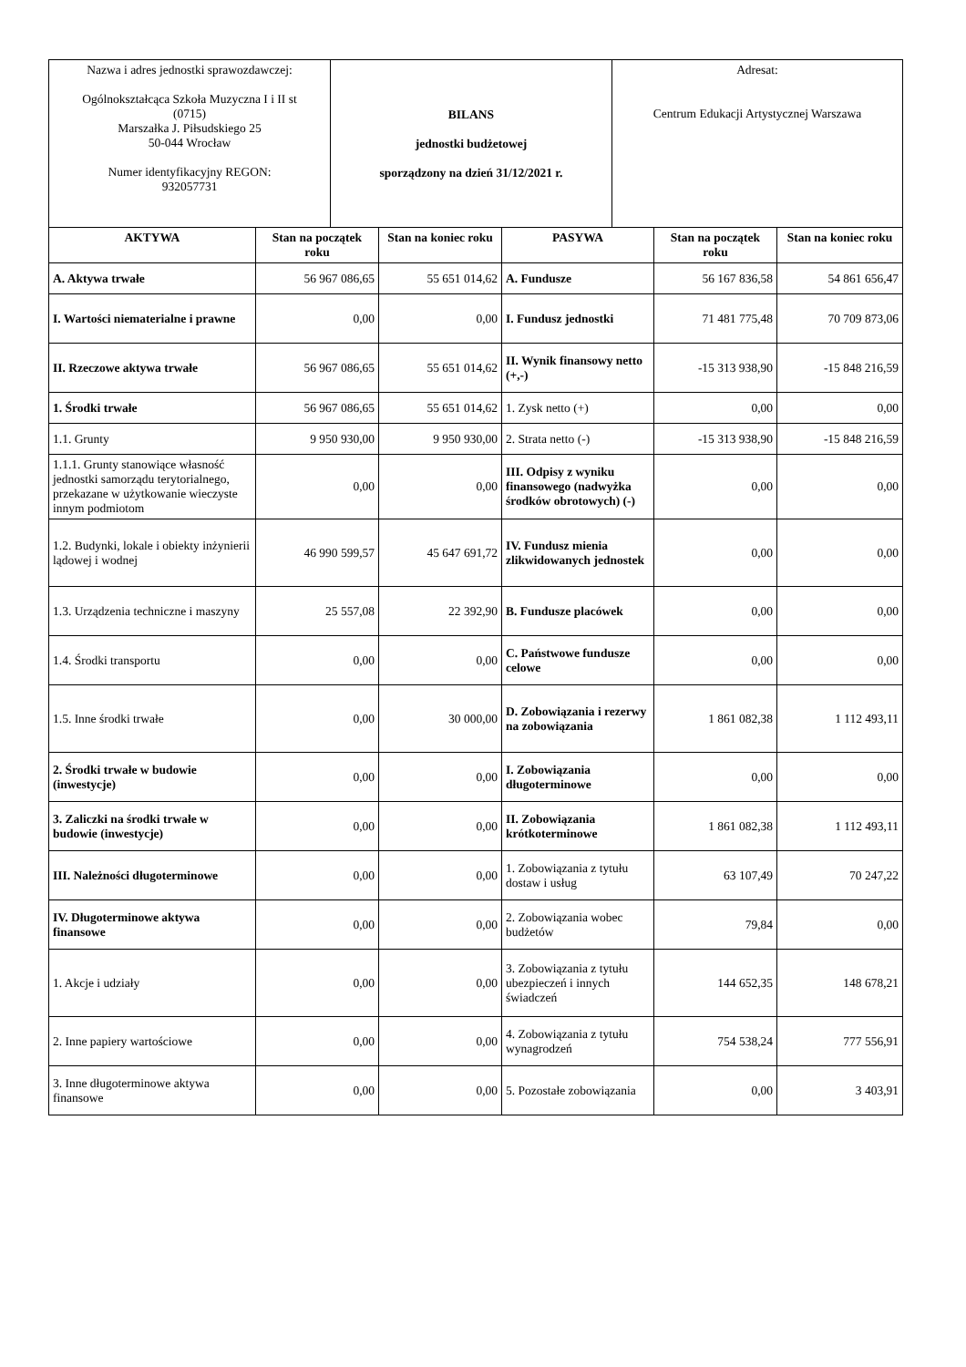| Nazwa i adres jednostki sprawozdawczej: Ogólnokształcąca Szkoła Muzyczna I i II st (0715) Marszałka J. Piłsudskiego 25 50-044 Wrocław Numer identyfikacyjny REGON: 932057731 | BILANS jednostki budżetowej sporządzony na dzień 31/12/2021 r. | Adresat: Centrum Edukacji Artystycznej Warszawa |
| AKTYWA | Stan na początek roku | Stan na koniec roku | PASYWA | Stan na początek roku | Stan na koniec roku |
| --- | --- | --- | --- | --- | --- |
| A. Aktywa trwałe | 56 967 086,65 | 55 651 014,62 | A. Fundusze | 56 167 836,58 | 54 861 656,47 |
| I. Wartości niematerialne i prawne | 0,00 | 0,00 | I. Fundusz jednostki | 71 481 775,48 | 70 709 873,06 |
| II. Rzeczowe aktywa trwałe | 56 967 086,65 | 55 651 014,62 | II. Wynik finansowy netto (+,-) | -15 313 938,90 | -15 848 216,59 |
| 1. Środki trwałe | 56 967 086,65 | 55 651 014,62 | 1. Zysk netto (+) | 0,00 | 0,00 |
| 1.1. Grunty | 9 950 930,00 | 9 950 930,00 | 2. Strata netto (-) | -15 313 938,90 | -15 848 216,59 |
| 1.1.1. Grunty stanowiące własność jednostki samorządu terytorialnego, przekazane w użytkowanie wieczyste innym podmiotom | 0,00 | 0,00 | III. Odpisy z wyniku finansowego (nadwyżka środków obrotowych) (-) | 0,00 | 0,00 |
| 1.2. Budynki, lokale i obiekty inżynierii lądowej i wodnej | 46 990 599,57 | 45 647 691,72 | IV. Fundusz mienia zlikwidowanych jednostek | 0,00 | 0,00 |
| 1.3. Urządzenia techniczne i maszyny | 25 557,08 | 22 392,90 | B. Fundusze placówek | 0,00 | 0,00 |
| 1.4. Środki transportu | 0,00 | 0,00 | C. Państwowe fundusze celowe | 0,00 | 0,00 |
| 1.5. Inne środki trwałe | 0,00 | 30 000,00 | D. Zobowiązania i rezerwy na zobowiązania | 1 861 082,38 | 1 112 493,11 |
| 2. Środki trwałe w budowie (inwestycje) | 0,00 | 0,00 | I. Zobowiązania długoterminowe | 0,00 | 0,00 |
| 3. Zaliczki na środki trwałe w budowie (inwestycje) | 0,00 | 0,00 | II. Zobowiązania krótkoterminowe | 1 861 082,38 | 1 112 493,11 |
| III. Należności długoterminowe | 0,00 | 0,00 | 1. Zobowiązania z tytułu dostaw i usług | 63 107,49 | 70 247,22 |
| IV. Długoterminowe aktywa finansowe | 0,00 | 0,00 | 2. Zobowiązania wobec budżetów | 79,84 | 0,00 |
| 1. Akcje i udziały | 0,00 | 0,00 | 3. Zobowiązania z tytułu ubezpieczeń i innych świadczeń | 144 652,35 | 148 678,21 |
| 2. Inne papiery wartościowe | 0,00 | 0,00 | 4. Zobowiązania z tytułu wynagrodzeń | 754 538,24 | 777 556,91 |
| 3. Inne długoterminowe aktywa finansowe | 0,00 | 0,00 | 5. Pozostałe zobowiązania | 0,00 | 3 403,91 |